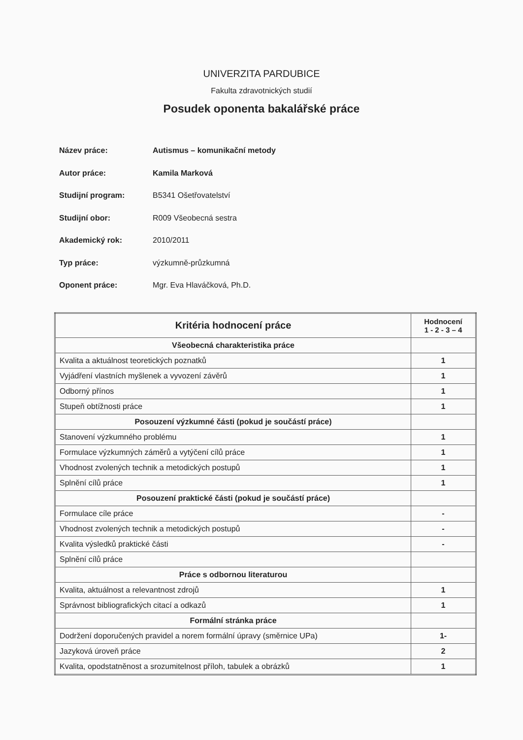UNIVERZITA PARDUBICE
Fakulta zdravotnických studií
Posudek oponenta bakalářské práce
Název práce: Autismus – komunikační metody
Autor práce: Kamila Marková
Studijní program: B5341 Ošetřovatelství
Studijní obor: R009 Všeobecná sestra
Akademický rok: 2010/2011
Typ práce: výzkumně-průzkumná
Oponent práce: Mgr. Eva Hlaváčková, Ph.D.
| Kritéria hodnocení práce | Hodnocení 1 - 2 - 3 – 4 |
| --- | --- |
| Všeobecná charakteristika práce | |
| Kvalita a aktuálnost teoretických poznatků | 1 |
| Vyjádření vlastních myšlenek a vyvození závěrů | 1 |
| Odborný přínos | 1 |
| Stupeň obtížnosti práce | 1 |
| Posouzení výzkumné části (pokud je součástí práce) | |
| Stanovení výzkumného problému | 1 |
| Formulace výzkumných záměrů a vytýčení cílů práce | 1 |
| Vhodnost zvolených technik a metodických postupů | 1 |
| Splnění cílů práce | 1 |
| Posouzení praktické části (pokud je součástí práce) | |
| Formulace cíle práce | - |
| Vhodnost zvolených technik a metodických postupů | - |
| Kvalita výsledků praktické části | - |
| Splnění cílů práce | |
| Práce s odbornou literaturou | |
| Kvalita, aktuálnost a relevantnost zdrojů | 1 |
| Správnost bibliografických citací a odkazů | 1 |
| Formální stránka práce | |
| Dodržení doporučených pravidel a norem formální úpravy (směrnice UPa) | 1- |
| Jazyková úroveň práce | 2 |
| Kvalita, opodstatněnost a srozumitelnost příloh, tabulek a obrázků | 1 |